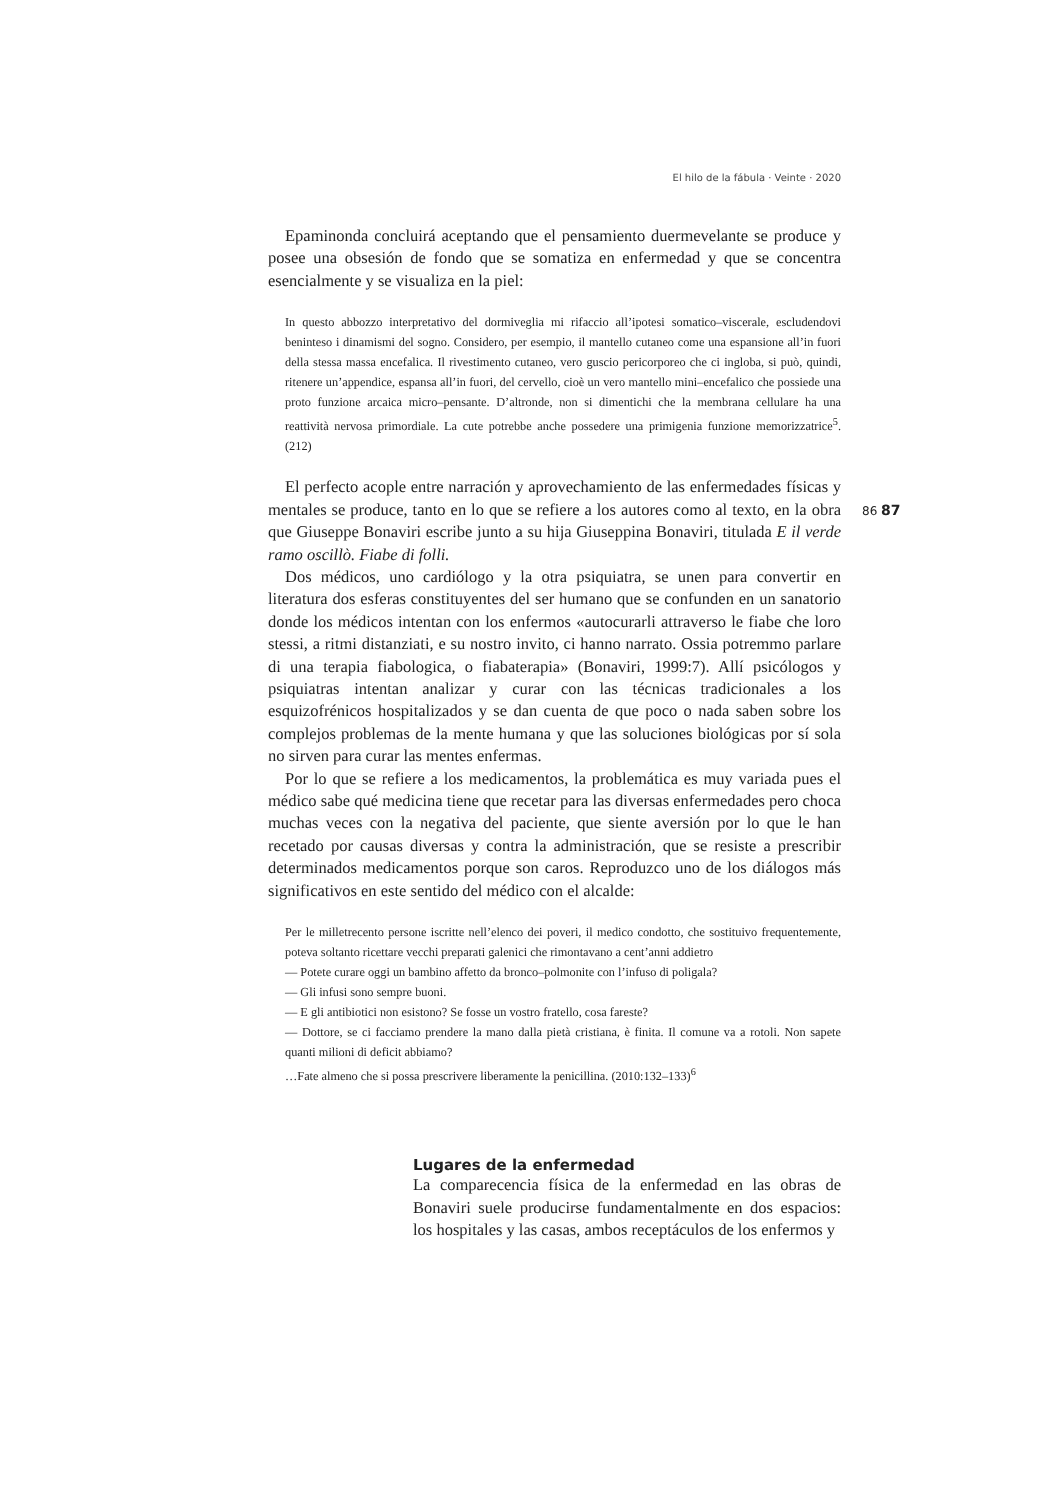El hilo de la fábula · Veinte · 2020
86 87
Epaminonda concluirá aceptando que el pensamiento duermevelante se produce y posee una obsesión de fondo que se somatiza en enfermedad y que se concentra esencialmente y se visualiza en la piel:
In questo abbozzo interpretativo del dormiveglia mi rifaccio all’ipotesi somatico–viscerale, escludendovi beninteso i dinamismi del sogno. Considero, per esempio, il mantello cutaneo come una espansione all’in fuori della stessa massa encefalica. Il rivestimento cutaneo, vero guscio pericorporeo che ci ingloba, si può, quindi, ritenere un’appendice, espansa all’in fuori, del cervello, cioè un vero mantello mini–encefalico che possiede una proto funzione arcaica micro–pensante. D’altronde, non si dimentichi che la membrana cellulare ha una reattività nervosa primordiale. La cute potrebbe anche possedere una primigenia funzione memorizzatrice<sup>5</sup>. (212)
El perfecto acople entre narración y aprovechamiento de las enfermedades físicas y mentales se produce, tanto en lo que se refiere a los autores como al texto, en la obra que Giuseppe Bonaviri escribe junto a su hija Giuseppina Bonaviri, titulada E il verde ramo oscillò. Fiabe di folli.
Dos médicos, uno cardiólogo y la otra psiquiatra, se unen para convertir en literatura dos esferas constituyentes del ser humano que se confunden en un sanatorio donde los médicos intentan con los enfermos «autocurarli attraverso le fiabe che loro stessi, a ritmi distanziati, e su nostro invito, ci hanno narrato. Ossia potremmo parlare di una terapia fiabologica, o fiabaterapia» (Bonaviri, 1999:7). Allí psicólogos y psiquiatras intentan analizar y curar con las técnicas tradicionales a los esquizofrénicos hospitalizados y se dan cuenta de que poco o nada saben sobre los complejos problemas de la mente humana y que las soluciones biológicas por sí sola no sirven para curar las mentes enfermas.
Por lo que se refiere a los medicamentos, la problemática es muy variada pues el médico sabe qué medicina tiene que recetar para las diversas enfermedades pero choca muchas veces con la negativa del paciente, que siente aversión por lo que le han recetado por causas diversas y contra la administración, que se resiste a prescribir determinados medicamentos porque son caros. Reproduzco uno de los diálogos más significativos en este sentido del médico con el alcalde:
Per le milletrecento persone iscritte nell’elenco dei poveri, il medico condotto, che sostituivo frequentemente, poteva soltanto ricettare vecchi preparati galenici che rimontavano a cent’anni addietro
— Potete curare oggi un bambino affetto da bronco–polmonite con l’infuso di poligala?
— Gli infusi sono sempre buoni.
— E gli antibiotici non esistono? Se fosse un vostro fratello, cosa fareste?
— Dottore, se ci facciamo prendere la mano dalla pietà cristiana, è finita. Il comune va a rotoli. Non sapete quanti milioni di deficit abbiamo?
…Fate almeno che si possa prescrivere liberamente la penicillina. (2010:132–133)<sup>6</sup>
Lugares de la enfermedad
La comparecencia física de la enfermedad en las obras de Bonaviri suele producirse fundamentalmente en dos espacios: los hospitales y las casas, ambos receptáculos de los enfermos y